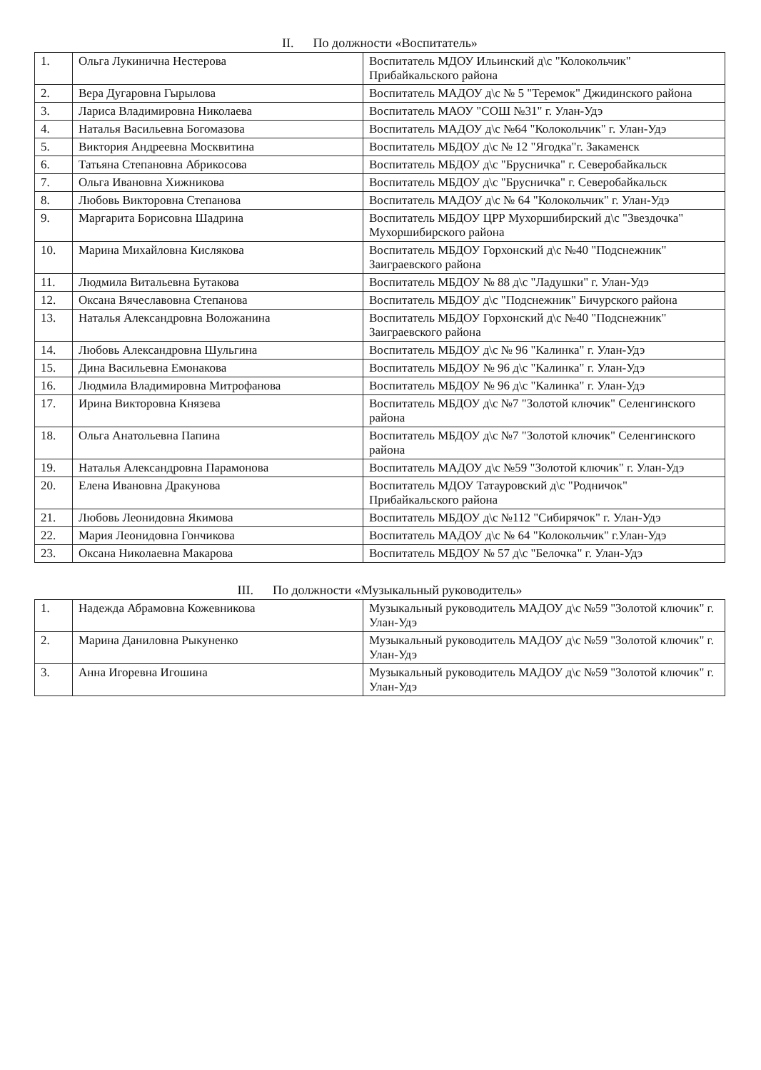II. По должности «Воспитатель»
| 1. | Ольга Лукинична Нестерова | Воспитатель МДОУ Ильинский д\с "Колокольчик" Прибайкальского района |
| 2. | Вера Дугаровна Гырылова | Воспитатель МАДОУ д\с № 5 "Теремок" Джидинского района |
| 3. | Лариса Владимировна Николаева | Воспитатель МАОУ "СОШ №31" г. Улан-Удэ |
| 4. | Наталья Васильевна Богомазова | Воспитатель МАДОУ д\с №64 "Колокольчик" г. Улан-Удэ |
| 5. | Виктория Андреевна Москвитина | Воспитатель МБДОУ д\с № 12 "Ягодка"г. Закаменск |
| 6. | Татьяна Степановна Абрикосова | Воспитатель МБДОУ д\с "Брусничка" г. Северобайкальск |
| 7. | Ольга Ивановна Хижникова | Воспитатель МБДОУ д\с "Брусничка" г. Северобайкальск |
| 8. | Любовь Викторовна Степанова | Воспитатель МАДОУ д\с № 64 "Колокольчик" г. Улан-Удэ |
| 9. | Маргарита Борисовна Шадрина | Воспитатель МБДОУ ЦРР Мухоршибирский д\с "Звездочка" Мухоршибирского района |
| 10. | Марина Михайловна Кислякова | Воспитатель МБДОУ Горхонский д\с №40 "Подснежник" Заиграевского района |
| 11. | Людмила Витальевна Бутакова | Воспитатель МБДОУ № 88 д\с "Ладушки" г. Улан-Удэ |
| 12. | Оксана Вячеславовна Степанова | Воспитатель МБДОУ д\с "Подснежник" Бичурского района |
| 13. | Наталья Александровна Воложанина | Воспитатель МБДОУ Горхонский д\с №40 "Подснежник" Заиграевского района |
| 14. | Любовь Александровна Шульгина | Воспитатель МБДОУ д\с № 96 "Калинка" г. Улан-Удэ |
| 15. | Дина Васильевна Емонакова | Воспитатель МБДОУ № 96 д\с "Калинка" г. Улан-Удэ |
| 16. | Людмила Владимировна Митрофанова | Воспитатель МБДОУ № 96 д\с "Калинка" г. Улан-Удэ |
| 17. | Ирина Викторовна Князева | Воспитатель МБДОУ д\с №7 "Золотой ключик" Селенгинского района |
| 18. | Ольга Анатольевна Папина | Воспитатель МБДОУ д\с №7 "Золотой ключик" Селенгинского района |
| 19. | Наталья Александровна Парамонова | Воспитатель МАДОУ д\с №59 "Золотой ключик" г. Улан-Удэ |
| 20. | Елена Ивановна Дракунова | Воспитатель МДОУ Татауровский д\с "Родничок" Прибайкальского района |
| 21. | Любовь Леонидовна Якимова | Воспитатель МБДОУ д\с №112 "Сибирячок" г. Улан-Удэ |
| 22. | Мария Леонидовна Гончикова | Воспитатель МАДОУ д\с № 64 "Колокольчик" г.Улан-Удэ |
| 23. | Оксана Николаевна Макарова | Воспитатель МБДОУ № 57 д\с "Белочка" г. Улан-Удэ |
III. По должности «Музыкальный руководитель»
| 1. | Надежда Абрамовна Кожевникова | Музыкальный руководитель МАДОУ д\с №59 "Золотой ключик" г. Улан-Удэ |
| 2. | Марина Даниловна Рыкуненко | Музыкальный руководитель МАДОУ д\с №59 "Золотой ключик" г. Улан-Удэ |
| 3. | Анна Игоревна Игошина | Музыкальный руководитель МАДОУ д\с №59 "Золотой ключик" г. Улан-Удэ |